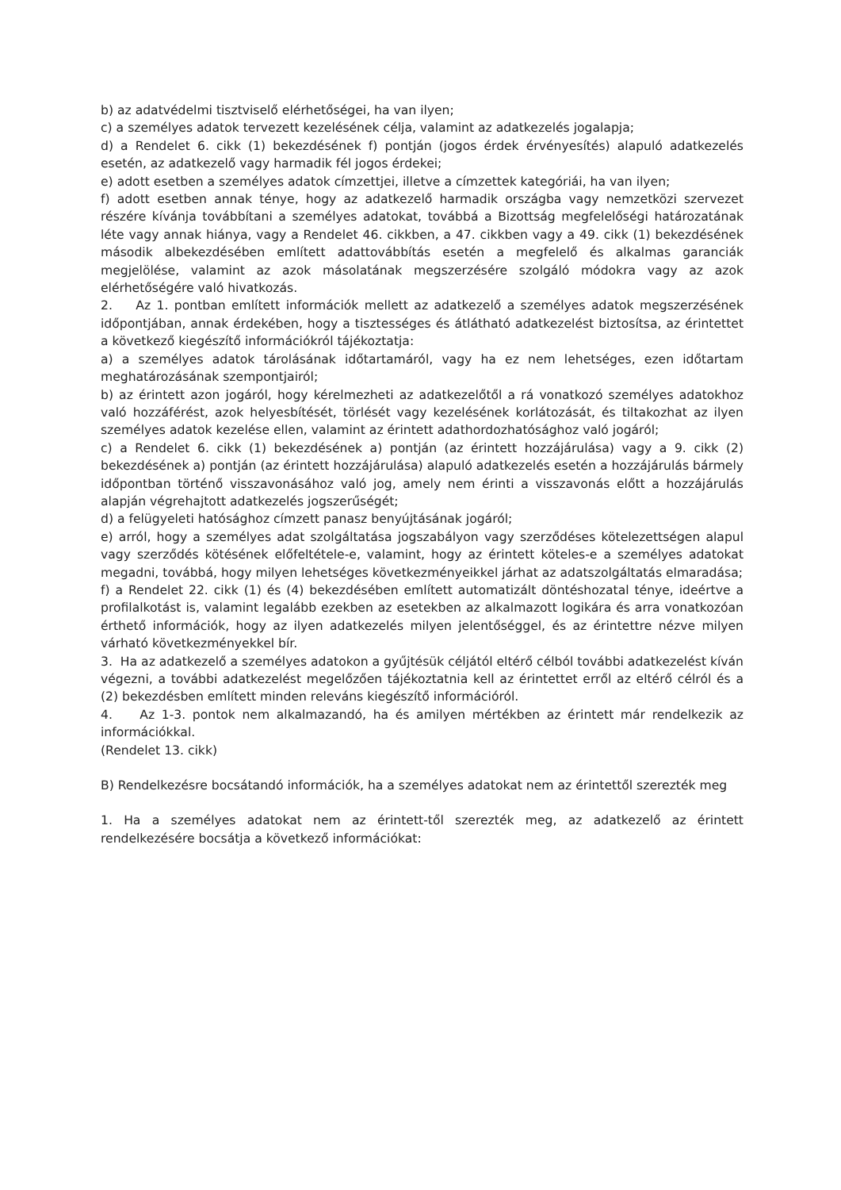b) az adatvédelmi tisztviselő elérhetőségei, ha van ilyen;
c) a személyes adatok tervezett kezelésének célja, valamint az adatkezelés jogalapja;
d) a Rendelet 6. cikk (1) bekezdésének f) pontján (jogos érdek érvényesítés) alapuló adatkezelés esetén, az adatkezelő vagy harmadik fél jogos érdekei;
e) adott esetben a személyes adatok címzettjei, illetve a címzettek kategóriái, ha van ilyen;
f) adott esetben annak ténye, hogy az adatkezelő harmadik országba vagy nemzetközi szervezet részére kívánja továbbítani a személyes adatokat, továbbá a Bizottság megfelelőségi határozatának léte vagy annak hiánya, vagy a Rendelet 46. cikkben, a 47. cikkben vagy a 49. cikk (1) bekezdésének második albekezdésében említett adattovábbítás esetén a megfelelő és alkalmas garanciák megjelölése, valamint az azok másolatának megszerzésére szolgáló módokra vagy az azok elérhetőségére való hivatkozás.
2. Az 1. pontban említett információk mellett az adatkezelő a személyes adatok megszerzésének időpontjában, annak érdekében, hogy a tisztességes és átlátható adatkezelést biztosítsa, az érintettet a következő kiegészítő információkról tájékoztatja:
a) a személyes adatok tárolásának időtartamáról, vagy ha ez nem lehetséges, ezen időtartam meghatározásának szempontjairól;
b) az érintett azon jogáról, hogy kérelmezheti az adatkezelőtől a rá vonatkozó személyes adatokhoz való hozzáférést, azok helyesbítését, törlését vagy kezelésének korlátozását, és tiltakozhat az ilyen személyes adatok kezelése ellen, valamint az érintett adathordozhatósághoz való jogáról;
c) a Rendelet 6. cikk (1) bekezdésének a) pontján (az érintett hozzájárulása) vagy a 9. cikk (2) bekezdésének a) pontján (az érintett hozzájárulása) alapuló adatkezelés esetén a hozzájárulás bármely időpontban történő visszavonásához való jog, amely nem érinti a visszavonás előtt a hozzájárulás alapján végrehajtott adatkezelés jogszerűségét;
d) a felügyeleti hatósághoz címzett panasz benyújtásának jogáról;
e) arról, hogy a személyes adat szolgáltatása jogszabályon vagy szerződéses kötelezettségen alapul vagy szerződés kötésének előfeltétele-e, valamint, hogy az érintett köteles-e a személyes adatokat megadni, továbbá, hogy milyen lehetséges következményeikkel járhat az adatszolgáltatás elmaradása;
f) a Rendelet 22. cikk (1) és (4) bekezdésében említett automatizált döntéshozatal ténye, ideértve a profilalkotást is, valamint legalább ezekben az esetekben az alkalmazott logikára és arra vonatkozóan érthető információk, hogy az ilyen adatkezelés milyen jelentőséggel, és az érintettre nézve milyen várható következményekkel bír.
3. Ha az adatkezelő a személyes adatokon a gyűjtésük céljától eltérő célból további adatkezelést kíván végezni, a további adatkezelést megelőzően tájékoztatnia kell az érintettet erről az eltérő célról és a (2) bekezdésben említett minden releváns kiegészítő információról.
4. Az 1-3. pontok nem alkalmazandó, ha és amilyen mértékben az érintett már rendelkezik az információkkal.
(Rendelet 13. cikk)
B) Rendelkezésre bocsátandó információk, ha a személyes adatokat nem az érintettől szerezték meg
1. Ha a személyes adatokat nem az érintett-től szerezték meg, az adatkezelő az érintett rendelkezésére bocsátja a következő információkat: